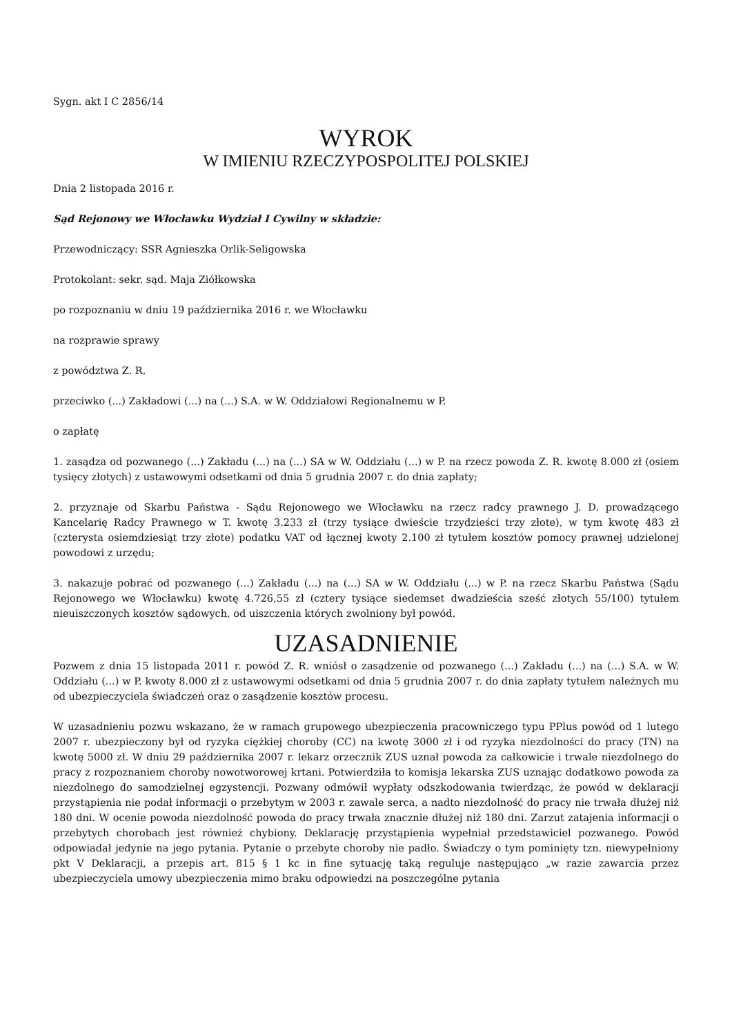Sygn. akt I C 2856/14
WYROK
W IMIENIU RZECZYPOSPOLITEJ POLSKIEJ
Dnia 2 listopada 2016 r.
Sąd Rejonowy we Włocławku Wydział I Cywilny w składzie:
Przewodniczący: SSR Agnieszka Orlik-Seligowska
Protokolant: sekr. sąd. Maja Ziółkowska
po rozpoznaniu w dniu 19 października 2016 r. we Włocławku
na rozprawie sprawy
z powództwa Z. R.
przeciwko (...) Zakładowi (...) na (...) S.A. w W. Oddziałowi Regionalnemu w P.
o zapłatę
1. zasądza od pozwanego (...) Zakładu (...) na (...) SA w W. Oddziału (...) w P. na rzecz powoda Z. R. kwotę 8.000 zł (osiem tysięcy złotych) z ustawowymi odsetkami od dnia 5 grudnia 2007 r. do dnia zapłaty;
2. przyznaje od Skarbu Państwa - Sądu Rejonowego we Włocławku na rzecz radcy prawnego J. D. prowadzącego Kancelarię Radcy Prawnego w T. kwotę 3.233 zł (trzy tysiące dwieście trzydzieści trzy złote), w tym kwotę 483 zł (czterysta osiemdziesiąt trzy złote) podatku VAT od łącznej kwoty 2.100 zł tytułem kosztów pomocy prawnej udzielonej powodowi z urzędu;
3. nakazuje pobrać od pozwanego (...) Zakładu (...) na (...) SA w W. Oddziału (...) w P. na rzecz Skarbu Państwa (Sądu Rejonowego we Włocławku) kwotę 4.726,55 zł (cztery tysiące siedemset dwadzieścia sześć złotych 55/100) tytułem nieuiszczonych kosztów sądowych, od uiszczenia których zwolniony był powód.
UZASADNIENIE
Pozwem z dnia 15 listopada 2011 r. powód Z. R. wniósł o zasądzenie od pozwanego (...) Zakładu (...) na (...) S.A. w W. Oddziału (...) w P. kwoty 8.000 zł z ustawowymi odsetkami od dnia 5 grudnia 2007 r. do dnia zapłaty tytułem należnych mu od ubezpieczyciela świadczeń oraz o zasądzenie kosztów procesu.
W uzasadnieniu pozwu wskazano, że w ramach grupowego ubezpieczenia pracowniczego typu PPlus powód od 1 lutego 2007 r. ubezpieczony był od ryzyka ciężkiej choroby (CC) na kwotę 3000 zł i od ryzyka niezdolności do pracy (TN) na kwotę 5000 zł. W dniu 29 października 2007 r. lekarz orzecznik ZUS uznał powoda za całkowicie i trwale niezdolnego do pracy z rozpoznaniem choroby nowotworowej krtani. Potwierdziła to komisja lekarska ZUS uznając dodatkowo powoda za niezdolnego do samodzielnej egzystencji. Pozwany odmówił wypłaty odszkodowania twierdząc, że powód w deklaracji przystąpienia nie podał informacji o przebytym w 2003 r. zawale serca, a nadto niezdolność do pracy nie trwała dłużej niż 180 dni. W ocenie powoda niezdolność powoda do pracy trwała znacznie dłużej niż 180 dni. Zarzut zatajenia informacji o przebytych chorobach jest również chybiony. Deklarację przystąpienia wypełniał przedstawiciel pozwanego. Powód odpowiadał jedynie na jego pytania. Pytanie o przebyte choroby nie padło. Świadczy o tym pominięty tzn. niewypełniony pkt V Deklaracji, a przepis art. 815 § 1 kc in fine sytuację taką reguluje następująco „w razie zawarcia przez ubezpieczyciela umowy ubezpieczenia mimo braku odpowiedzi na poszczególne pytania